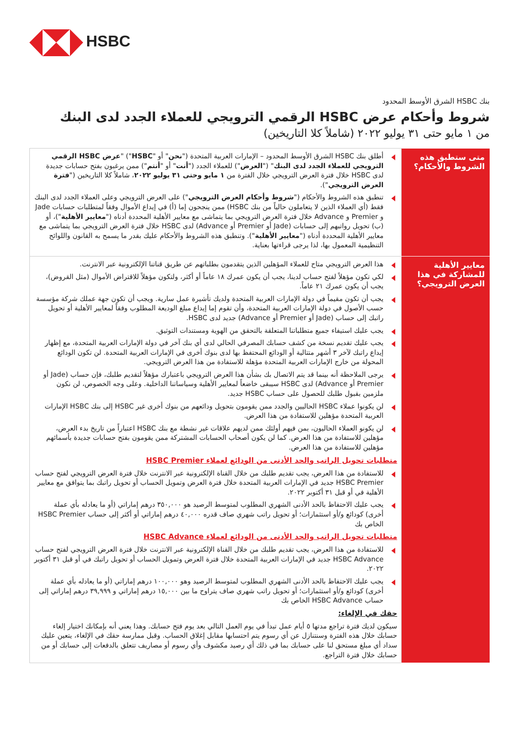HSBC
بنك HSBC الشرق الأوسط المحدود
شروط وأحكام عرض HSBC الرقمي الترويجي للعملاء الجدد لدى البنك
من ١ مايو حتى ٣١ يوليو ٢٠٢٢ (شاملاً كلا التاريخين)
| متى ستطبق هذه الشروط والأحكام؟ | أطلق بنك HSBC الشرق الأوسط المحدود – الإمارات العربية المتحدة (" نحن " أو " HSBC ") " عرض HSBC الرقمي الترويجي للعملاء الجدد لدى البنك " (" العرض ") للعملاء الجدد (" أنت " أو " أنتم ") ممن يرغبون بفتح حسابات جديدة لدى HSBC خلال فترة العرض الترويجي خلال الفترة من ١ مايو وحتى ٣١ يوليو ٢٠٢٢ ، شاملاً كلا التاريخين (" فترة العرض الترويجي "). تنطبق هذه الشروط والأحكام (" شروط وأحكام العرض الترويجي ") على العرض الترويجي وعلى العملاء الجدد لدى البنك فقط (أي العملاء الذين لا يتعاملون حالياً من بنك HSBC) ممن ينجحون إما (أ) في إيداع الأموال وفقاً لمتطلبات حسابات Jade و Premier و Advance خلال فترة العرض الترويجي بما يتماشى مع معايير الأهلية المحددة أدناه (" معايير الأهلية ")، أو (ب) تحويل رواتبهم إلى حسابات (Jade أو Premier أو Advance) لدى HSBC خلال فترة العرض الترويجي بما يتماشى مع معايير الأهلية المحددة أدناه (" معايير الأهلية "). وتنطبق هذه الشروط والأحكام عليك بقدر ما يسمح به القانون واللوائح التنظيمية المعمول بها، لذا يرجى قراءتها بعناية. |
| معايير الأهلية للمشاركة في هذا العرض الترويجي؟ | هذا العرض الترويجي متاح للعملاء المؤهلين الذين يتقدمون بطلباتهم عن طريق قناتنا الإلكترونية عبر الانترنت. لكي تكون مؤهلاً لفتح حساب لدينا، يجب أن يكون عمرك ١٨ عاماً أو أكثر، ولتكون مؤهلاً للاقتراض الأموال (مثل القروض)، يجب أن يكون عمرك ٢١ عاماً. يجب أن تكون مقيماً في دولة الإمارات العربية المتحدة ولديك تأشيرة عمل سارية. ويجب أن تكون جهة عملك شركة مؤسسة حسب الأصول في دولة الإمارات العربية المتحدة، وأن تقوم إما إيداع مبلغ الوديعة المطلوب وفقاً لمعايير الأهلية أو تحويل راتبك إلى حساب (Jade أو Premier أو Advance) جديد لدى HSBC. يجب عليك استيفاء جميع متطلباتنا المتعلقة بالتحقق من الهوية ومستندات التوثيق. يجب عليك تقديم نسخة من كشف حسابك المصرفي الحالي لدى أي بنك آخر في دولة الإمارات العربية المتحدة، مع إظهار إيداع راتبك لآخر ٣ أشهر متتالية أو الودائع المحتفظ بها لدى بنوك أخرى في الإمارات العربية المتحدة. لن تكون الودائع المحولة من خارج الإمارات العربية المتحدة مؤهلة للاستفادة من هذا العرض الترويجي. يرجى الملاحظة أنه بينما قد يتم الاتصال بك بشأن هذا العرض الترويجي باعتبارك مؤهلاً لتقديم طلبك، فإن حساب (Jade أو Premier أو Advance) لدى HSBC سيبقى خاضعاً لمعايير الأهلية وسياساتنا الداخلية. وعلى وجه الخصوص، لن نكون ملزمين بقبول طلبك للحصول على حساب HSBC جديد. لن يكونوا عملاء HSBC الحاليين والجدد ممن يقومون بتحويل ودائعهم من بنوك أخرى غير HSBC إلى بنك HSBC الإمارات العربية المتحدة مؤهلين للاستفادة من هذا العرض. لن يكونو العملاء الحاليون، بمن فيهم أولئك ممن لديهم علاقات غير نشطة مع بنك HSBC اعتباراً من تاريخ بدء العرض، مؤهلين للاستفادة من هذا العرض. كما لن يكون أصحاب الحسابات المشتركة ممن يقومون بفتح حسابات جديدة بأسمائهم مؤهلين للاستفادة من هذا العرض. متطلبات تحويل الراتب والحد الأدنى من الودائع لعملاء HSBC Premier للاستفادة من هذا العرض، يجب تقديم طلبك من خلال القناة الإلكترونية عبر الانترنت خلال فترة العرض الترويجي لفتح حساب HSBC Premier جديد في الإمارات العربية المتحدة خلال فترة العرض وتمويل الحساب أو تحويل راتبك بما يتوافق مع معايير الأهلية في أو قبل ٣١ أكتوبر ٢٠٢٢. يجب عليك الاحتفاظ بالحد الأدنى الشهري المطلوب لمتوسط الرصيد هو ٣٥٠,٠٠٠ درهم إماراتي (أو ما يعادله بأي عملة أخرى) كودائع و/أو استثمارات؛ أو تحويل راتب شهري صاف قدره ٤٠,٠٠٠ درهم إماراتي أو أكثر إلى حساب HSBC Premier الخاص بك متطلبات تحويل الراتب والحد الأدنى من الودائع لعملاء HSBC Advance للاستفادة من هذا العرض، يجب تقديم طلبك من خلال القناة الإلكترونية عبر الانترنت خلال فترة العرض الترويجي لفتح حساب HSBC Advance جديد في الإمارات العربية المتحدة خلال فترة العرض وتمويل الحساب أو تحويل راتبك في أو قبل ٣١ أكتوبر ٢٠٢٢. يجب عليك الاحتفاظ بالحد الأدنى الشهري المطلوب لمتوسط الرصيد وهو ١٠٠,٠٠٠ درهم إماراتي (أو ما يعادله بأي عملة أخرى) كودائع و/أو استثمارات؛ أو تحويل راتب شهري صاف يتراوح ما بين ١٥,٠٠٠ درهم إماراتي و ٣٩,٩٩٩ درهم إماراتي إلى حساب HSBC Advance الخاص بك حقك في الإلغاء: سيكون لديك فترة تراجع مدتها ٥ أيام عمل تبدأ في يوم العمل التالي بعد يوم فتح حسابك. وهذا يعني أنه بإمكانك اختيار إلغاء حسابك خلال هذه الفترة وسنتنازل عن أي رسوم يتم احتسابها مقابل إغلاق الحساب. وقبل ممارسة حقك في الإلغاء، يتعين عليك سداد أي مبلغ مستحق لنا على حسابك بما في ذلك أي رصيد مكشوف وأي رسوم أو مصاريف تتعلق بالدفعات إلى حسابك أو من حسابك خلال فترة التراجع. |